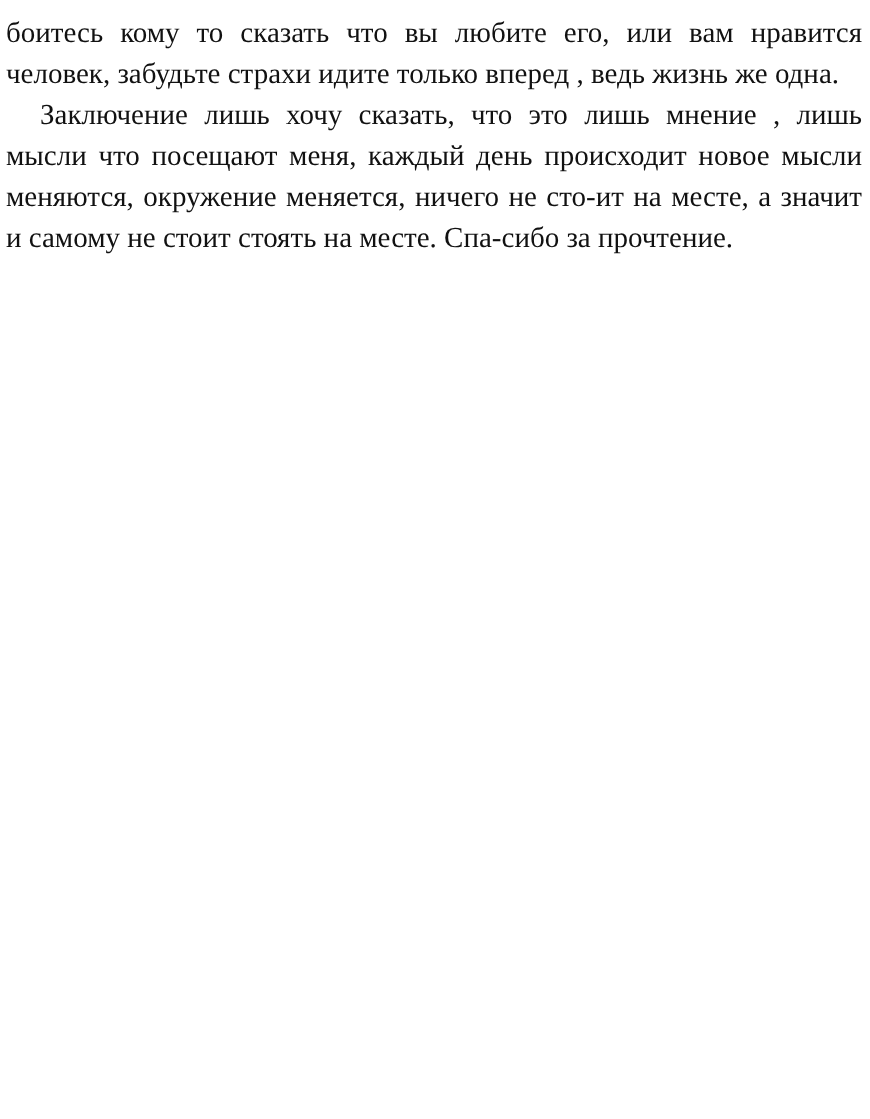боитесь кому то сказать что вы любите его, или вам нравится человек, забудьте страхи идите только вперед , ведь жизнь же одна.
Заключение лишь хочу сказать, что это лишь мнение , лишь мысли что посещают меня, каждый день происходит новое мысли меняются, окружение меняется, ничего не сто-ит на месте, а значит и самому не стоит стоять на месте. Спа-сибо за прочтение.